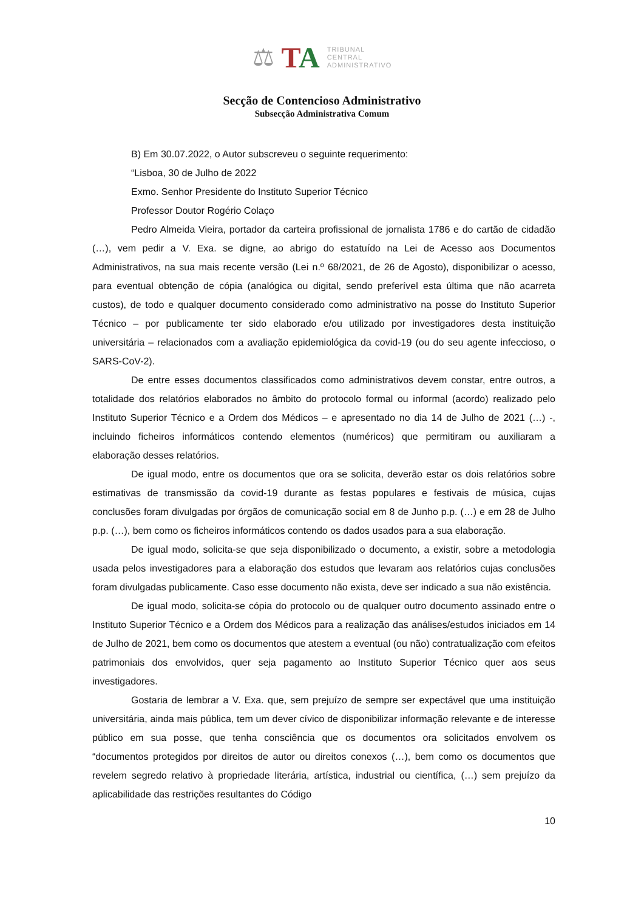⚖ TA
TRIBUNAL
CENTRAL
ADMINISTRATIVO
Secção de Contencioso Administrativo
Subsecção Administrativa Comum
B) Em 30.07.2022, o Autor subscreveu o seguinte requerimento:
“Lisboa, 30 de Julho de 2022
Exmo. Senhor Presidente do Instituto Superior Técnico
Professor Doutor Rogério Colaço
Pedro Almeida Vieira, portador da carteira profissional de jornalista 1786 e do cartão de cidadão (…), vem pedir a V. Exa. se digne, ao abrigo do estatuído na Lei de Acesso aos Documentos Administrativos, na sua mais recente versão (Lei n.º 68/2021, de 26 de Agosto), disponibilizar o acesso, para eventual obtenção de cópia (analógica ou digital, sendo preferível esta última que não acarreta custos), de todo e qualquer documento considerado como administrativo na posse do Instituto Superior Técnico – por publicamente ter sido elaborado e/ou utilizado por investigadores desta instituição universitária – relacionados com a avaliação epidemiológica da covid-19 (ou do seu agente infeccioso, o SARS-CoV-2).
De entre esses documentos classificados como administrativos devem constar, entre outros, a totalidade dos relatórios elaborados no âmbito do protocolo formal ou informal (acordo) realizado pelo Instituto Superior Técnico e a Ordem dos Médicos – e apresentado no dia 14 de Julho de 2021 (…) -, incluindo ficheiros informáticos contendo elementos (numéricos) que permitiram ou auxiliaram a elaboração desses relatórios.
De igual modo, entre os documentos que ora se solicita, deverão estar os dois relatórios sobre estimativas de transmissão da covid-19 durante as festas populares e festivais de música, cujas conclusões foram divulgadas por órgãos de comunicação social em 8 de Junho p.p. (…) e em 28 de Julho p.p. (…), bem como os ficheiros informáticos contendo os dados usados para a sua elaboração.
De igual modo, solicita-se que seja disponibilizado o documento, a existir, sobre a metodologia usada pelos investigadores para a elaboração dos estudos que levaram aos relatórios cujas conclusões foram divulgadas publicamente. Caso esse documento não exista, deve ser indicado a sua não existência.
De igual modo, solicita-se cópia do protocolo ou de qualquer outro documento assinado entre o Instituto Superior Técnico e a Ordem dos Médicos para a realização das análises/estudos iniciados em 14 de Julho de 2021, bem como os documentos que atestem a eventual (ou não) contratualização com efeitos patrimoniais dos envolvidos, quer seja pagamento ao Instituto Superior Técnico quer aos seus investigadores.
Gostaria de lembrar a V. Exa. que, sem prejuízo de sempre ser expectável que uma instituição universitária, ainda mais pública, tem um dever cívico de disponibilizar informação relevante e de interesse público em sua posse, que tenha consciência que os documentos ora solicitados envolvem os “documentos protegidos por direitos de autor ou direitos conexos (…), bem como os documentos que revelem segredo relativo à propriedade literária, artística, industrial ou científica, (…) sem prejuízo da aplicabilidade das restrições resultantes do Código
10